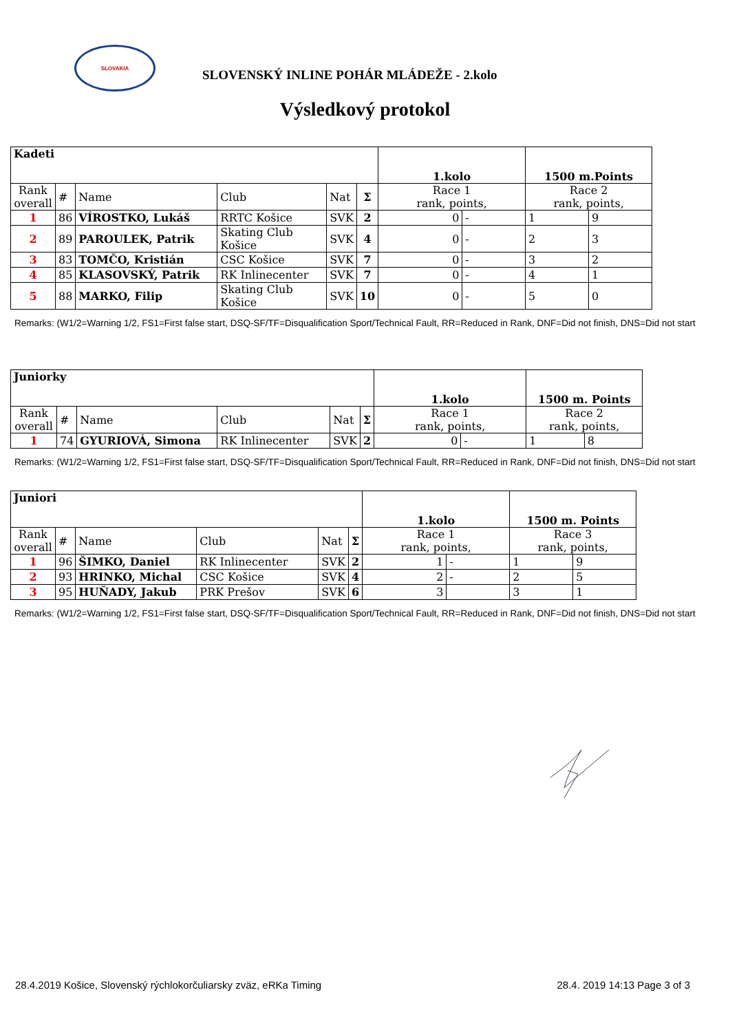SLOVAKIA
SLOVENSKÝ INLINE POHÁR MLÁDEŽE - 2.kolo
Výsledkový protokol
| Kadeti | | | | | | 1.kolo | | 1500 m.Points | |
| Rank overall | # | Name | Club | Nat | Σ | Race 1 rank, points, | | Race 2 rank, points, | |
| 1 | 86 | VÍROSTKO, Lukáš | RRTC Košice | SVK | 2 | 0 | - | 1 | 9 |
| 2 | 89 | PAROULEK, Patrik | Skating Club Košice | SVK | 4 | 0 | - | 2 | 3 |
| 3 | 83 | TOMČO, Kristián | CSC Košice | SVK | 7 | 0 | - | 3 | 2 |
| 4 | 85 | KLASOVSKÝ, Patrik | RK Inlinecenter | SVK | 7 | 0 | - | 4 | 1 |
| 5 | 88 | MARKO, Filip | Skating Club Košice | SVK | 10 | 0 | - | 5 | 0 |
Remarks: (W1/2=Warning 1/2, FS1=First false start, DSQ-SF/TF=Disqualification Sport/Technical Fault, RR=Reduced in Rank, DNF=Did not finish, DNS=Did not start
| Juniorky | | | | | | 1.kolo | | 1500 m. Points | |
| Rank overall | # | Name | Club | Nat | Σ | Race 1 rank, points, | | Race 2 rank, points, | |
| 1 | 74 | GYURIOVÁ, Simona | RK Inlinecenter | SVK | 2 | 0 | - | 1 | 8 |
Remarks: (W1/2=Warning 1/2, FS1=First false start, DSQ-SF/TF=Disqualification Sport/Technical Fault, RR=Reduced in Rank, DNF=Did not finish, DNS=Did not start
| Juniori | | | | | | 1.kolo | | 1500 m. Points | |
| Rank overall | # | Name | Club | Nat | Σ | Race 1 rank, points, | | Race 3 rank, points, | |
| 1 | 96 | ŠIMKO, Daniel | RK Inlinecenter | SVK | 2 | 1 | - | 1 | 9 |
| 2 | 93 | HRINKO, Michal | CSC Košice | SVK | 4 | 2 | - | 2 | 5 |
| 3 | 95 | HUŇADY, Jakub | PRK Prešov | SVK | 6 | 3 | | 3 | 1 |
Remarks: (W1/2=Warning 1/2, FS1=First false start, DSQ-SF/TF=Disqualification Sport/Technical Fault, RR=Reduced in Rank, DNF=Did not finish, DNS=Did not start
28.4.2019 Košice, Slovenský rýchlokorčuliarsky zväz, eRKa Timing 28.4. 2019 14:13 Page 3 of 3